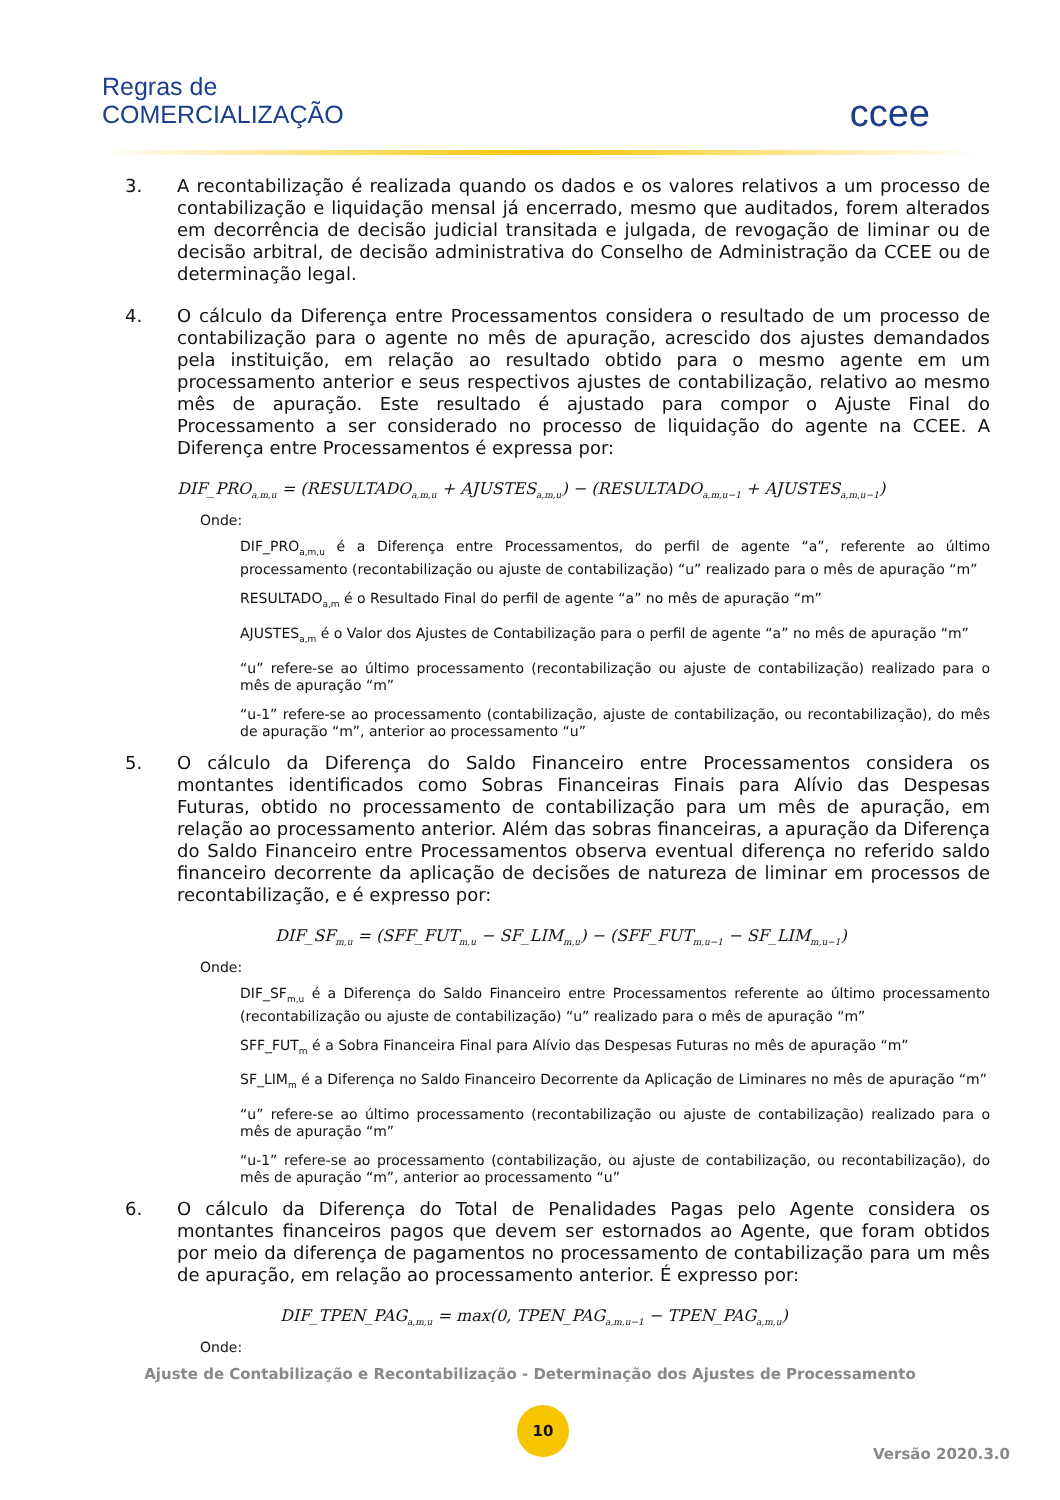Regras de
COMERCIALIZAÇÃO
ccee
3. A recontabilização é realizada quando os dados e os valores relativos a um processo de contabilização e liquidação mensal já encerrado, mesmo que auditados, forem alterados em decorrência de decisão judicial transitada e julgada, de revogação de liminar ou de decisão arbitral, de decisão administrativa do Conselho de Administração da CCEE ou de determinação legal.
4. O cálculo da Diferença entre Processamentos considera o resultado de um processo de contabilização para o agente no mês de apuração, acrescido dos ajustes demandados pela instituição, em relação ao resultado obtido para o mesmo agente em um processamento anterior e seus respectivos ajustes de contabilização, relativo ao mesmo mês de apuração. Este resultado é ajustado para compor o Ajuste Final do Processamento a ser considerado no processo de liquidação do agente na CCEE. A Diferença entre Processamentos é expressa por:
DIF_PRO<sub>a,m,u</sub> = (RESULTADO<sub>a,m,u</sub> + AJUSTES<sub>a,m,u</sub>) − (RESULTADO<sub>a,m,u−1</sub> + AJUSTES<sub>a,m,u−1</sub>)
Onde:
DIF_PRO<sub>a,m,u</sub> é a Diferença entre Processamentos, do perfil de agente “a”, referente ao último processamento (recontabilização ou ajuste de contabilização) “u” realizado para o mês de apuração “m”
RESULTADO<sub>a,m</sub> é o Resultado Final do perfil de agente “a” no mês de apuração “m”
AJUSTES<sub>a,m</sub> é o Valor dos Ajustes de Contabilização para o perfil de agente “a” no mês de apuração “m”
“u” refere-se ao último processamento (recontabilização ou ajuste de contabilização) realizado para o mês de apuração “m”
“u-1” refere-se ao processamento (contabilização, ajuste de contabilização, ou recontabilização), do mês de apuração “m”, anterior ao processamento “u”
5. O cálculo da Diferença do Saldo Financeiro entre Processamentos considera os montantes identificados como Sobras Financeiras Finais para Alívio das Despesas Futuras, obtido no processamento de contabilização para um mês de apuração, em relação ao processamento anterior. Além das sobras financeiras, a apuração da Diferença do Saldo Financeiro entre Processamentos observa eventual diferença no referido saldo financeiro decorrente da aplicação de decisões de natureza de liminar em processos de recontabilização, e é expresso por:
DIF_SF<sub>m,u</sub> = (SFF_FUT<sub>m,u</sub> − SF_LIM<sub>m,u</sub>) − (SFF_FUT<sub>m,u−1</sub> − SF_LIM<sub>m,u−1</sub>)
Onde:
DIF_SF<sub>m,u</sub> é a Diferença do Saldo Financeiro entre Processamentos referente ao último processamento (recontabilização ou ajuste de contabilização) “u” realizado para o mês de apuração “m”
SFF_FUT<sub>m</sub> é a Sobra Financeira Final para Alívio das Despesas Futuras no mês de apuração “m”
SF_LIM<sub>m</sub> é a Diferença no Saldo Financeiro Decorrente da Aplicação de Liminares no mês de apuração “m”
“u” refere-se ao último processamento (recontabilização ou ajuste de contabilização) realizado para o mês de apuração “m”
“u-1” refere-se ao processamento (contabilização, ou ajuste de contabilização, ou recontabilização), do mês de apuração “m”, anterior ao processamento “u”
6. O cálculo da Diferença do Total de Penalidades Pagas pelo Agente considera os montantes financeiros pagos que devem ser estornados ao Agente, que foram obtidos por meio da diferença de pagamentos no processamento de contabilização para um mês de apuração, em relação ao processamento anterior. É expresso por:
DIF_TPEN_PAG<sub>a,m,u</sub> = max(0, TPEN_PAG<sub>a,m,u−1</sub> − TPEN_PAG<sub>a,m,u</sub>)
Onde:
Ajuste de Contabilização e Recontabilização - Determinação dos Ajustes de Processamento
10
Versão 2020.3.0